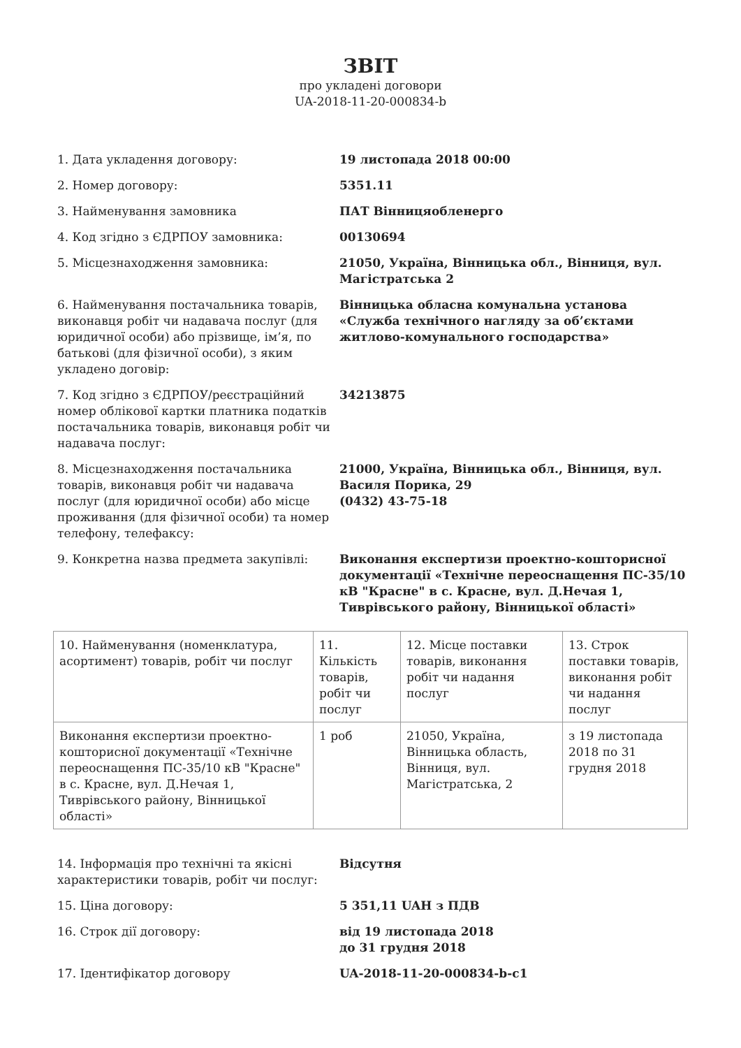ЗВІТ
про укладені договори
UA-2018-11-20-000834-b
1. Дата укладення договору: 19 листопада 2018 00:00
2. Номер договору: 5351.11
3. Найменування замовника ПАТ Вінницяобленерго
4. Код згідно з ЄДРПОУ замовника: 00130694
5. Місцезнаходження замовника: 21050, Україна, Вінницька обл., Вінниця, вул. Магістратська 2
6. Найменування постачальника товарів, виконавця робіт чи надавача послуг (для юридичної особи) або прізвище, ім’я, по батькові (для фізичної особи), з яким укладено договір:
Вінницька обласна комунальна установа «Служба технічного нагляду за об’єктами житлово-комунального господарства»
7. Код згідно з ЄДРПОУ/реєстраційний номер облікової картки платника податків постачальника товарів, виконавця робіт чи надавача послуг:
34213875
8. Місцезнаходження постачальника товарів, виконавця робіт чи надавача послуг (для юридичної особи) або місце проживання (для фізичної особи) та номер телефону, телефаксу:
21000, Україна, Вінницька обл., Вінниця, вул. Василя Порика, 29
(0432) 43-75-18
9. Конкретна назва предмета закупівлі: Виконання експертизи проектно-кошторисної документації «Технічне переоснащення ПС-35/10 кВ "Красне" в с. Красне, вул. Д.Нечая 1, Тиврівського району, Вінницької області»
| 10. Найменування (номенклатура, асортимент) товарів, робіт чи послуг | 11. Кількість товарів, робіт чи послуг | 12. Місце поставки товарів, виконання робіт чи надання послуг | 13. Строк поставки товарів, виконання робіт чи надання послуг |
| Виконання експертизи проектно-кошторисної документації «Технічне переоснащення ПС-35/10 кВ "Красне" в с. Красне, вул. Д.Нечая 1, Тиврівського району, Вінницької області» | 1 роб | 21050, Україна, Вінницька область, Вінниця, вул. Магістратська, 2 | з 19 листопада 2018 по 31 грудня 2018 |
14. Інформація про технічні та якісні характеристики товарів, робіт чи послуг:
Відсутня
15. Ціна договору: 5 351,11 UAH з ПДВ
16. Строк дії договору: від 19 листопада 2018
до 31 грудня 2018
17. Ідентифікатор договору UA-2018-11-20-000834-b-c1